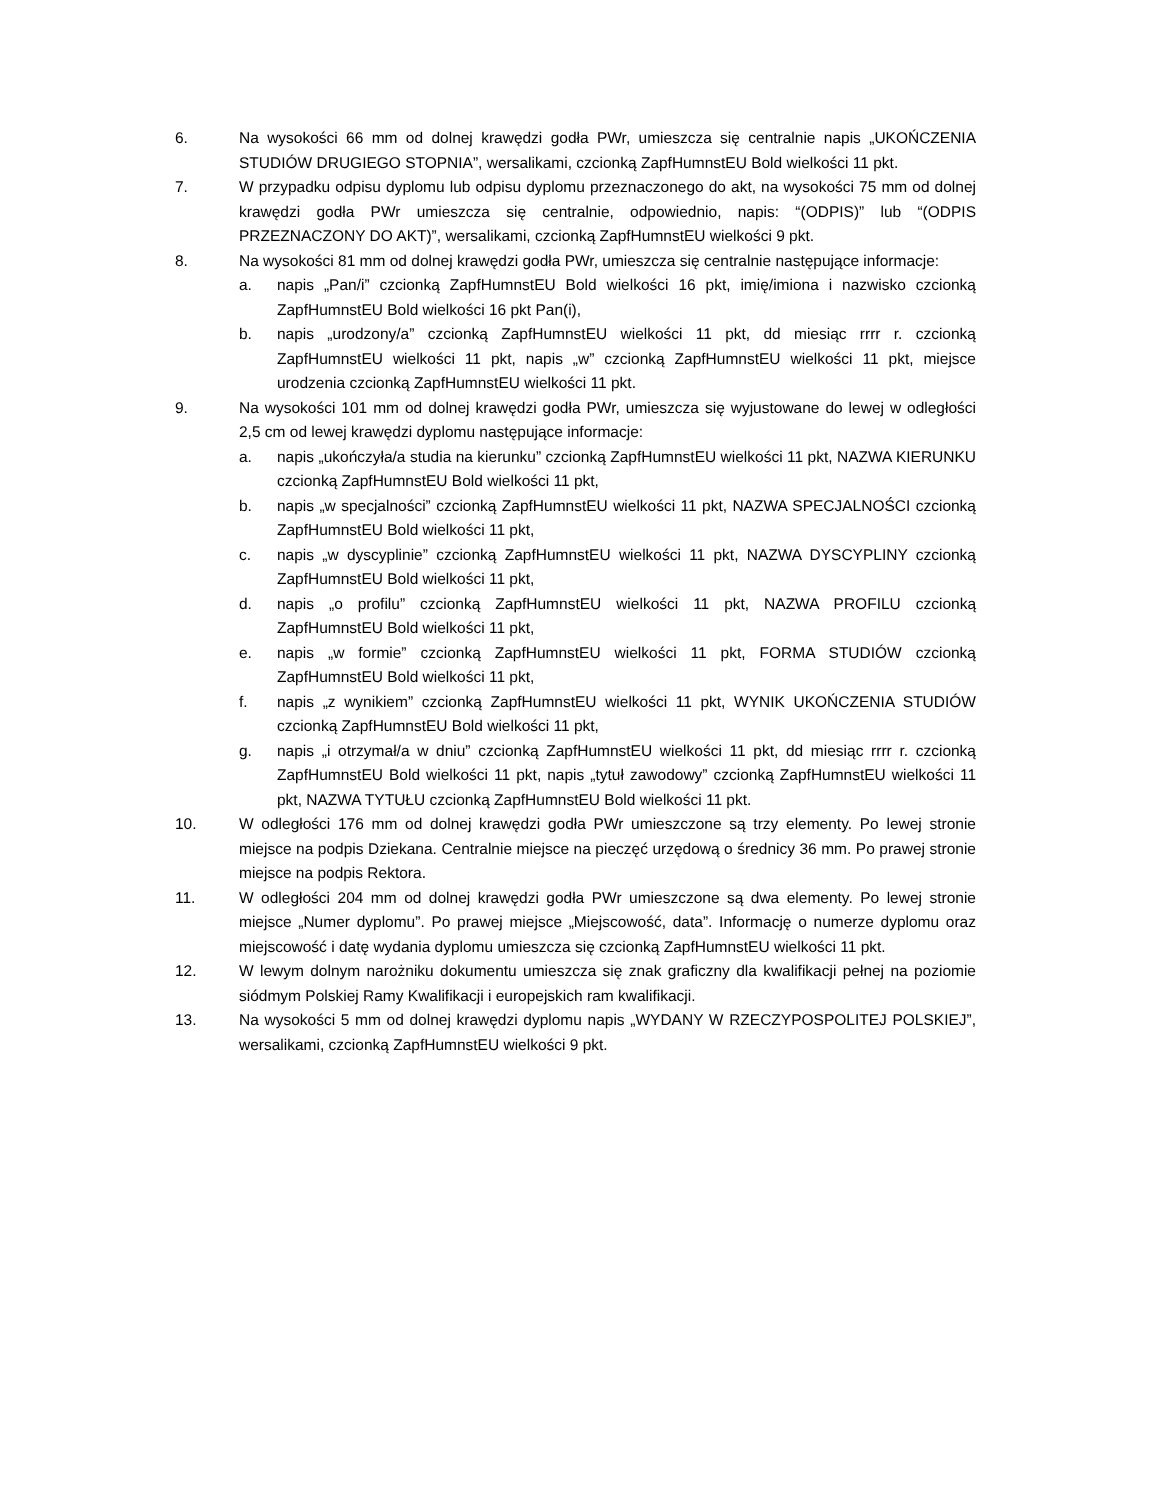6. Na wysokości 66 mm od dolnej krawędzi godła PWr, umieszcza się centralnie napis „UKOŃCZENIA STUDIÓW DRUGIEGO STOPNIA”, wersalikami, czcionką ZapfHumnstEU Bold wielkości 11 pkt.
7. W przypadku odpisu dyplomu lub odpisu dyplomu przeznaczonego do akt, na wysokości 75 mm od dolnej krawędzi godła PWr umieszcza się centralnie, odpowiednio, napis: “(ODPIS)” lub “(ODPIS PRZEZNACZONY DO AKT)”, wersalikami, czcionką ZapfHumnstEU wielkości 9 pkt.
8. Na wysokości 81 mm od dolnej krawędzi godła PWr, umieszcza się centralnie następujące informacje:
a. napis „Pan/i” czcionką ZapfHumnstEU Bold wielkości 16 pkt, imię/imiona i nazwisko czcionką ZapfHumnstEU Bold wielkości 16 pkt Pan(i),
b. napis „urodzony/a” czcionką ZapfHumnstEU wielkości 11 pkt, dd miesiąc rrrr r. czcionką ZapfHumnstEU wielkości 11 pkt, napis „w” czcionką ZapfHumnstEU wielkości 11 pkt, miejsce urodzenia czcionką ZapfHumnstEU wielkości 11 pkt.
9. Na wysokości 101 mm od dolnej krawędzi godła PWr, umieszcza się wyjustowane do lewej w odległości 2,5 cm od lewej krawędzi dyplomu następujące informacje:
a. napis „ukończyła/a studia na kierunku” czcionką ZapfHumnstEU wielkości 11 pkt, NAZWA KIERUNKU czcionką ZapfHumnstEU Bold wielkości 11 pkt,
b. napis „w specjalności” czcionką ZapfHumnstEU wielkości 11 pkt, NAZWA SPECJALNOŚCI czcionką ZapfHumnstEU Bold wielkości 11 pkt,
c. napis „w dyscyplinie” czcionką ZapfHumnstEU wielkości 11 pkt, NAZWA DYSCYPLINY czcionką ZapfHumnstEU Bold wielkości 11 pkt,
d. napis „o profilu” czcionką ZapfHumnstEU wielkości 11 pkt, NAZWA PROFILU czcionką ZapfHumnstEU Bold wielkości 11 pkt,
e. napis „w formie” czcionką ZapfHumnstEU wielkości 11 pkt, FORMA STUDIÓW czcionką ZapfHumnstEU Bold wielkości 11 pkt,
f. napis „z wynikiem” czcionką ZapfHumnstEU wielkości 11 pkt, WYNIK UKOŃCZENIA STUDIÓW czcionką ZapfHumnstEU Bold wielkości 11 pkt,
g. napis „i otrzymał/a w dniu” czcionką ZapfHumnstEU wielkości 11 pkt, dd miesiąc rrrr r. czcionką ZapfHumnstEU Bold wielkości 11 pkt, napis „tytuł zawodowy” czcionką ZapfHumnstEU wielkości 11 pkt, NAZWA TYTUŁU czcionką ZapfHumnstEU Bold wielkości 11 pkt.
10. W odległości 176 mm od dolnej krawędzi godła PWr umieszczone są trzy elementy. Po lewej stronie miejsce na podpis Dziekana. Centralnie miejsce na pieczęć urzędową o średnicy 36 mm. Po prawej stronie miejsce na podpis Rektora.
11. W odległości 204 mm od dolnej krawędzi godła PWr umieszczone są dwa elementy. Po lewej stronie miejsce „Numer dyplomu”. Po prawej miejsce „Miejscowość, data”. Informację o numerze dyplomu oraz miejscowość i datę wydania dyplomu umieszcza się czcionką ZapfHumnstEU wielkości 11 pkt.
12. W lewym dolnym narożniku dokumentu umieszcza się znak graficzny dla kwalifikacji pełnej na poziomie siódmym Polskiej Ramy Kwalifikacji i europejskich ram kwalifikacji.
13. Na wysokości 5 mm od dolnej krawędzi dyplomu napis „WYDANY W RZECZYPOSPOLITEJ POLSKIEJ”, wersalikami, czcionką ZapfHumnstEU wielkości 9 pkt.